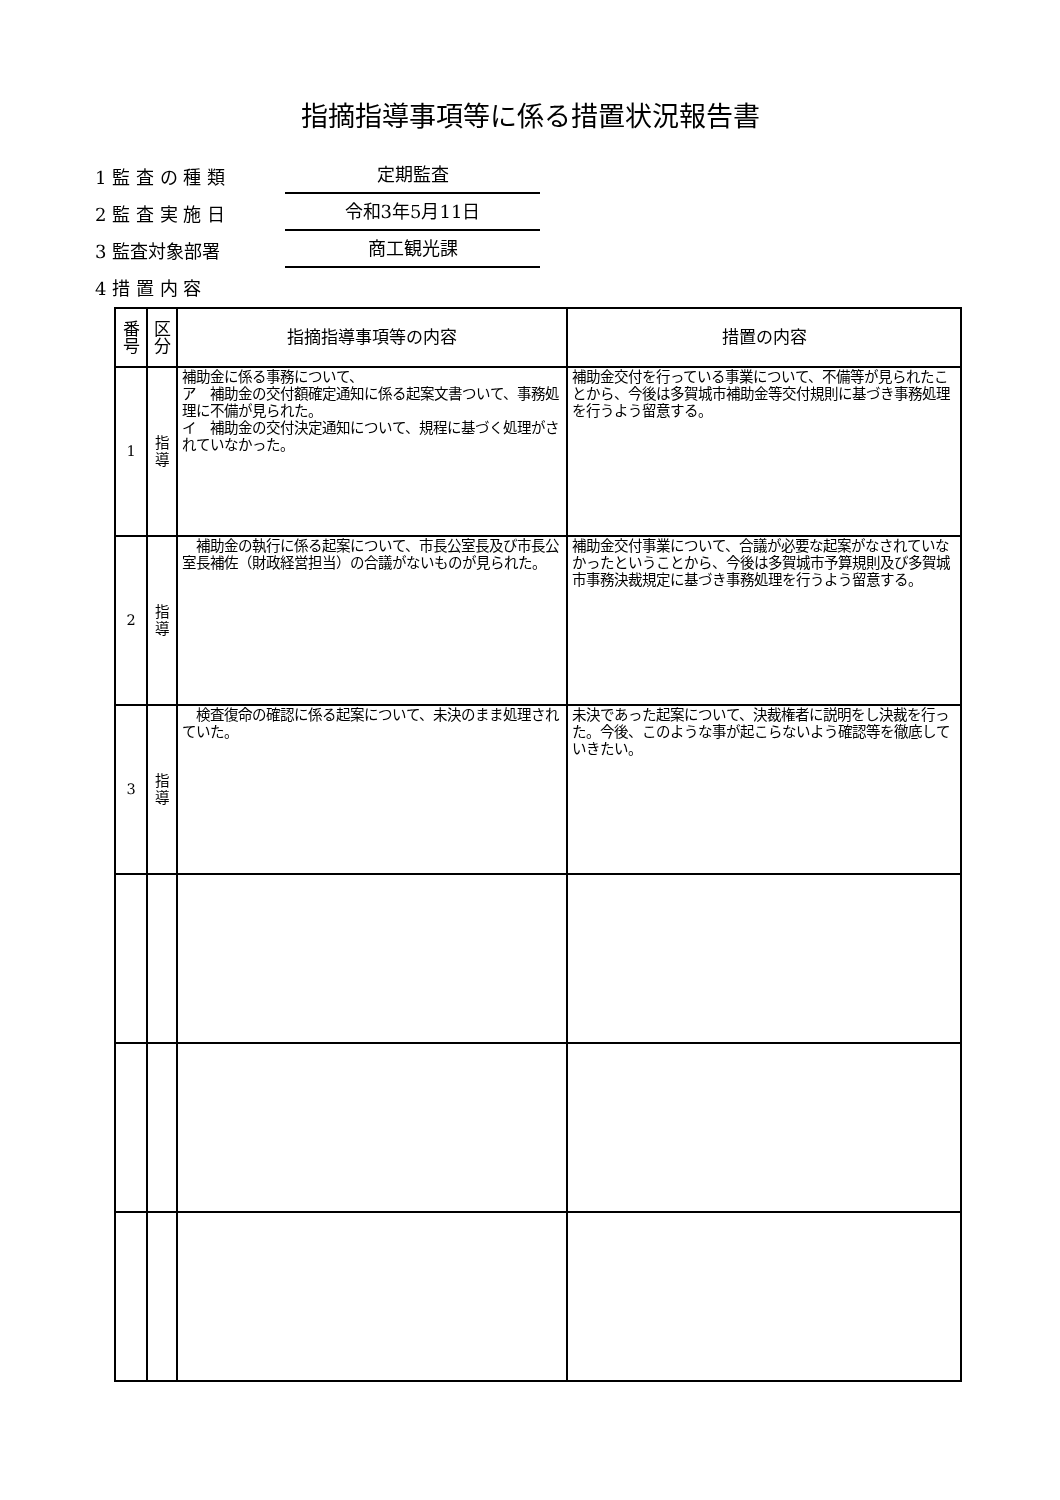指摘指導事項等に係る措置状況報告書
1 監 査 の 種 類
定期監査
2 監 査 実 施 日
令和3年5月11日
3 監査対象部署
商工観光課
4 措 置 内 容
| 番号 | 区分 | 指摘指導事項等の内容 | 措置の内容 |
| --- | --- | --- | --- |
| 1 | 指導 | 補助金に係る事務について、 ア 補助金の交付額確定通知に係る起案文書ついて、事務処理に不備が見られた。 イ 補助金の交付決定通知について、規程に基づく処理がされていなかった。 | 補助金交付を行っている事業について、不備等が見られたことから、今後は多賀城市補助金等交付規則に基づき事務処理を行うよう留意する。 |
| 2 | 指導 | 補助金の執行に係る起案について、市長公室長及び市長公室長補佐（財政経営担当）の合議がないものが見られた。 | 補助金交付事業について、合議が必要な起案がなされていなかったということから、今後は多賀城市予算規則及び多賀城市事務決裁規定に基づき事務処理を行うよう留意する。 |
| 3 | 指導 | 検査復命の確認に係る起案について、未決のまま処理されていた。 | 未決であった起案について、決裁権者に説明をし決裁を行った。今後、このような事が起こらないよう確認等を徹底していきたい。 |